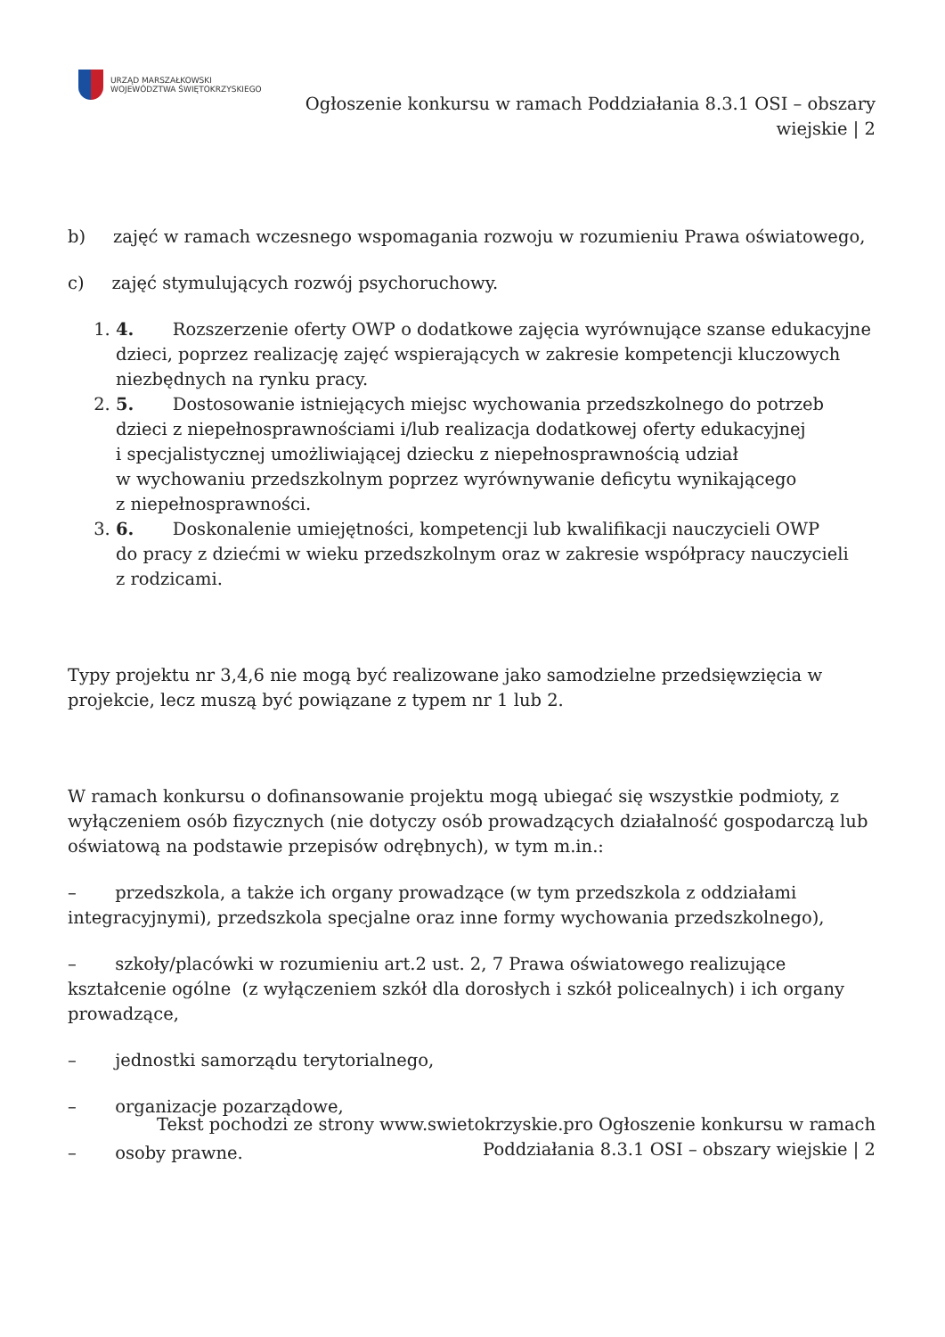URZĄD MARSZAŁKOWSKI
WOJEWÓDZTWA ŚWIĘTOKRZYSKIEGO
Ogłoszenie konkursu w ramach Poddziałania 8.3.1 OSI – obszary wiejskie | 2
b) zajęć w ramach wczesnego wspomagania rozwoju w rozumieniu Prawa oświatowego,
c) zajęć stymulujących rozwój psychoruchowy.
1. 4. Rozszerzenie oferty OWP o dodatkowe zajęcia wyrównujące szanse edukacyjne dzieci, poprzez realizację zajęć wspierających w zakresie kompetencji kluczowych niezbędnych na rynku pracy.
2. 5. Dostosowanie istniejących miejsc wychowania przedszkolnego do potrzeb dzieci z niepełnosprawnościami i/lub realizacja dodatkowej oferty edukacyjnej
i specjalistycznej umożliwiającej dziecku z niepełnosprawnością udział
w wychowaniu przedszkolnym poprzez wyrównywanie deficytu wynikającego
z niepełnosprawności.
3. 6. Doskonalenie umiejętności, kompetencji lub kwalifikacji nauczycieli OWP
do pracy z dziećmi w wieku przedszkolnym oraz w zakresie współpracy nauczycieli
z rodzicami.
Typy projektu nr 3,4,6 nie mogą być realizowane jako samodzielne przedsięwzięcia w projekcie, lecz muszą być powiązane z typem nr 1 lub 2.
W ramach konkursu o dofinansowanie projektu mogą ubiegać się wszystkie podmioty, z wyłączeniem osób fizycznych (nie dotyczy osób prowadzących działalność gospodarczą lub oświatową na podstawie przepisów odrębnych), w tym m.in.:
– przedszkola, a także ich organy prowadzące (w tym przedszkola z oddziałami integracyjnymi), przedszkola specjalne oraz inne formy wychowania przedszkolnego),
– szkoły/placówki w rozumieniu art.2 ust. 2, 7 Prawa oświatowego realizujące kształcenie ogólne (z wyłączeniem szkół dla dorosłych i szkół policealnych) i ich organy prowadzące,
– jednostki samorządu terytorialnego,
– organizacje pozarządowe,
– osoby prawne.
Tekst pochodzi ze strony www.swietokrzyskie.pro Ogłoszenie konkursu w ramach Poddziałania 8.3.1 OSI – obszary wiejskie | 2